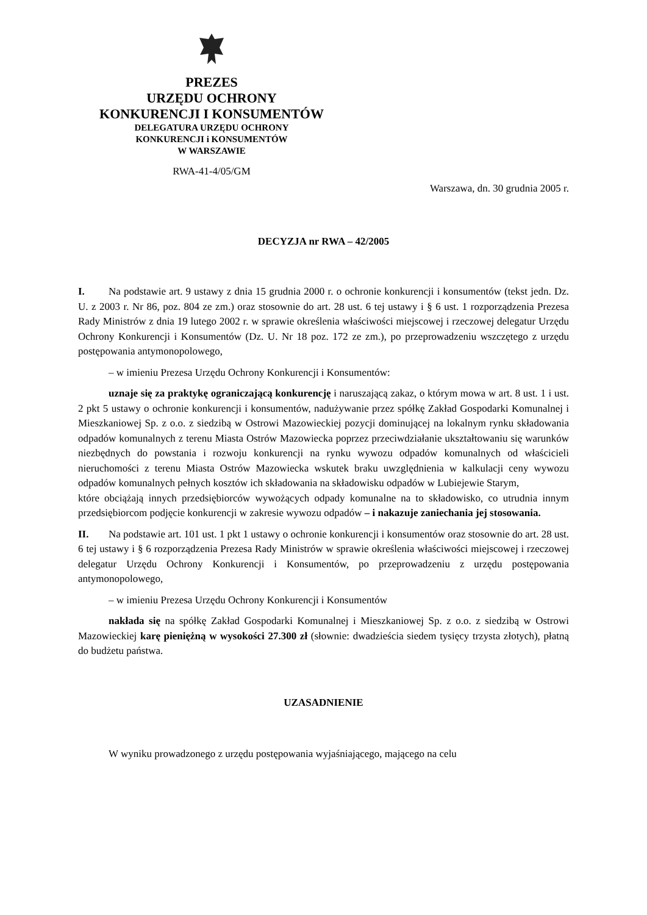PREZES
URZĘDU OCHRONY
KONKURENCJI I KONSUMENTÓW
DELEGATURA URZĘDU OCHRONY
KONKURENCJI i KONSUMENTÓW
W WARSZAWIE
RWA-41-4/05/GM
Warszawa, dn. 30 grudnia 2005 r.
DECYZJA nr RWA – 42/2005
I. Na podstawie art. 9 ustawy z dnia 15 grudnia 2000 r. o ochronie konkurencji i konsumentów (tekst jedn. Dz. U. z 2003 r. Nr 86, poz. 804 ze zm.) oraz stosownie do art. 28 ust. 6 tej ustawy i § 6 ust. 1 rozporządzenia Prezesa Rady Ministrów z dnia 19 lutego 2002 r. w sprawie określenia właściwości miejscowej i rzeczowej delegatur Urzędu Ochrony Konkurencji i Konsumentów (Dz. U. Nr 18 poz. 172 ze zm.), po przeprowadzeniu wszczętego z urzędu postępowania antymonopolowego,
– w imieniu Prezesa Urzędu Ochrony Konkurencji i Konsumentów:
uznaje się za praktykę ograniczającą konkurencję i naruszającą zakaz, o którym mowa w art. 8 ust. 1 i ust. 2 pkt 5 ustawy o ochronie konkurencji i konsumentów, nadużywanie przez spółkę Zakład Gospodarki Komunalnej i Mieszkaniowej Sp. z o.o. z siedzibą w Ostrowi Mazowieckiej pozycji dominującej na lokalnym rynku składowania odpadów komunalnych z terenu Miasta Ostrów Mazowiecka poprzez przeciwdziałanie ukształtowaniu się warunków niezbędnych do powstania i rozwoju konkurencji na rynku wywozu odpadów komunalnych od właścicieli nieruchomości z terenu Miasta Ostrów Mazowiecka wskutek braku uwzględnienia w kalkulacji ceny wywozu odpadów komunalnych pełnych kosztów ich składowania na składowisku odpadów w Lubiejewie Starym,
które obciążają innych przedsiębiorców wywożących odpady komunalne na to składowisko, co utrudnia innym przedsiębiorcom podjęcie konkurencji w zakresie wywozu odpadów – i nakazuje zaniechania jej stosowania.
II. Na podstawie art. 101 ust. 1 pkt 1 ustawy o ochronie konkurencji i konsumentów oraz stosownie do art. 28 ust. 6 tej ustawy i § 6 rozporządzenia Prezesa Rady Ministrów w sprawie określenia właściwości miejscowej i rzeczowej delegatur Urzędu Ochrony Konkurencji i Konsumentów, po przeprowadzeniu z urzędu postępowania antymonopolowego,
– w imieniu Prezesa Urzędu Ochrony Konkurencji i Konsumentów
nakłada się na spółkę Zakład Gospodarki Komunalnej i Mieszkaniowej Sp. z o.o. z siedzibą w Ostrowi Mazowieckiej karę pieniężną w wysokości 27.300 zł (słownie: dwadzieścia siedem tysięcy trzysta złotych), płatną do budżetu państwa.
UZASADNIENIE
W wyniku prowadzonego z urzędu postępowania wyjaśniającego, mającego na celu